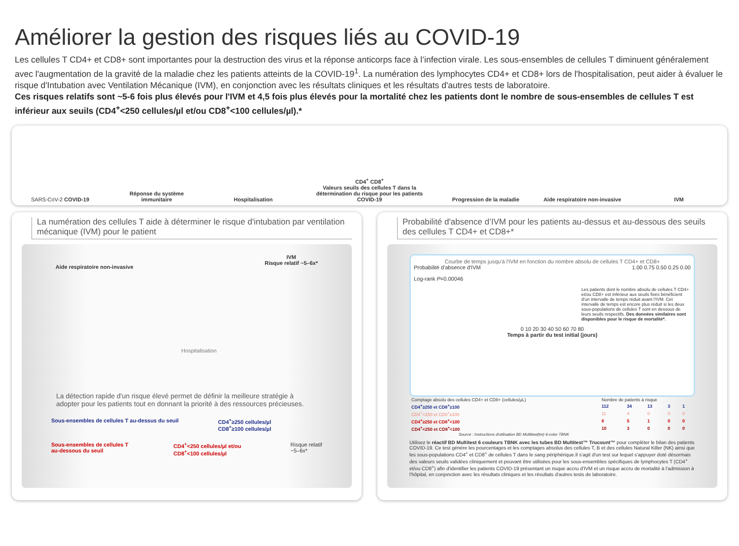Améliorer la gestion des risques liés au COVID-19
Les cellules T CD4+ et CD8+ sont importantes pour la destruction des virus et la réponse anticorps face à l’infection virale. Les sous-ensembles de cellules T diminuent généralement avec l'augmentation de la gravité de la maladie chez les patients atteints de la COVID-19<sup>1</sup>. La numération des lymphocytes CD4+ et CD8+ lors de l'hospitalisation, peut aider à évaluer le risque d'Intubation avec Ventilation Mécanique (IVM), en conjonction avec les résultats cliniques et les résultats d'autres tests de laboratoire.
Ces risques relatifs sont ~5-6 fois plus élevés pour l'IVM et 4,5 fois plus élevés pour la mortalité chez les patients dont le nombre de sous-ensembles de cellules T est inférieur aux seuils (CD4<sup>+</sup><250 cellules/µl et/ou CD8<sup>+</sup><100 cellules/µl).*
SARS-CoV-2 COVID-19
Réponse du système immunitaire
Hospitalisation
CD4<sup>+</sup> CD8<sup>+</sup>
Valeurs seuils des cellules T dans la détermination du risque pour les patients COVID-19
Progression de la maladie
Aide respiratoire non-invasive
IVM
La numération des cellules T aide à déterminer le risque d'intubation par ventilation mécanique (IVM) pour le patient
Aide respiratoire non-invasive Hospitalisation IVM
Risque relatif ~5–6x*
La détection rapide d'un risque élevé permet de définir la meilleure stratégie à adopter pour les patients tout en donnant la priorité à des ressources précieuses.
Sous-ensembles de cellules T au-dessus du seuil CD4<sup>+</sup>≥250 cellules/µl
CD8<sup>+</sup>≥100 cellules/µl
Sous-ensembles de cellules T au-dessous du seuil CD4<sup>+</sup><250 cellules/µl et/ou CD8<sup>+</sup><100 cellules/µl Risque relatif ~5–6x*
Probabilité d'absence d’IVM pour les patients au-dessus et au-dessous des seuils des cellules T CD4+ et CD8+*
Courbe de temps jusqu'à l'IVM en fonction du nombre absolu de cellules T CD4+ et CD8+
Probabilité d'absence d'IVM 1.00 0.75 0.50 0.25 0.00
Log-rank P=0.00046
Les patients dont le nombre absolu de cellules T CD4+ et/ou CD8+ est inférieur aux seuils fixés bénéficient d'un intervalle de temps réduit avant l'IVM. Cet intervalle de temps est encore plus réduit si les deux sous-populations de cellules T sont en dessous de leurs seuils respectifs. Des données similaires sont disponibles pour le risque de mortalité*.
0 10 20 30 40 50 60 70 80
Temps à partir du test initial (jours)
| Comptage absolu des cellules CD4+ et CD8+ (cellules/µL) | Nombre de patients à risque | | | | |
| CD4<sup>+</sup>≥250 et CD8<sup>+</sup>≥100 | 112 | 34 | 13 | 3 | 1 |
| CD4<sup>+</sup><250 et CD8<sup>+</sup>≥100 | 11 | 4 | 0 | 0 | 0 |
| CD4<sup>+</sup>≥250 et CD8<sup>+</sup><100 | 8 | 5 | 1 | 0 | 0 |
| CD4<sup>+</sup><250 et CD8<sup>+</sup><100 | 10 | 3 | 0 | 0 | 0 |
Source : Instructions d'utilisation BD Multitest(tm) 6-color TBNK
Utilisez le réactif BD Multitest 6 couleurs TBNK avec les tubes BD Multitest™ Trucount™ pour compléter le bilan des patients COVID-19. Ce test génère les pourcentages et les comptages absolus des cellules T, B et des cellules Natural Killer (NK) ainsi que les sous-populations CD4<sup>+</sup> et CD8<sup>+</sup> de cellules T dans le sang périphérique.Il s'agit d'un test sur lequel s'appuyer doté désormais des valeurs seuils validées cliniquement et pouvant être utilisées pour les sous-ensembles spécifiques de lymphocytes T (CD4<sup>+</sup> et/ou CD8<sup>+</sup>) afin d'identifier les patients COVID-19 présentant un risque accru d'IVM et un risque accru de mortalité à l'admission à l'hôpital, en conjonction avec les résultats cliniques et les résultats d'autres tests de laboratoire.